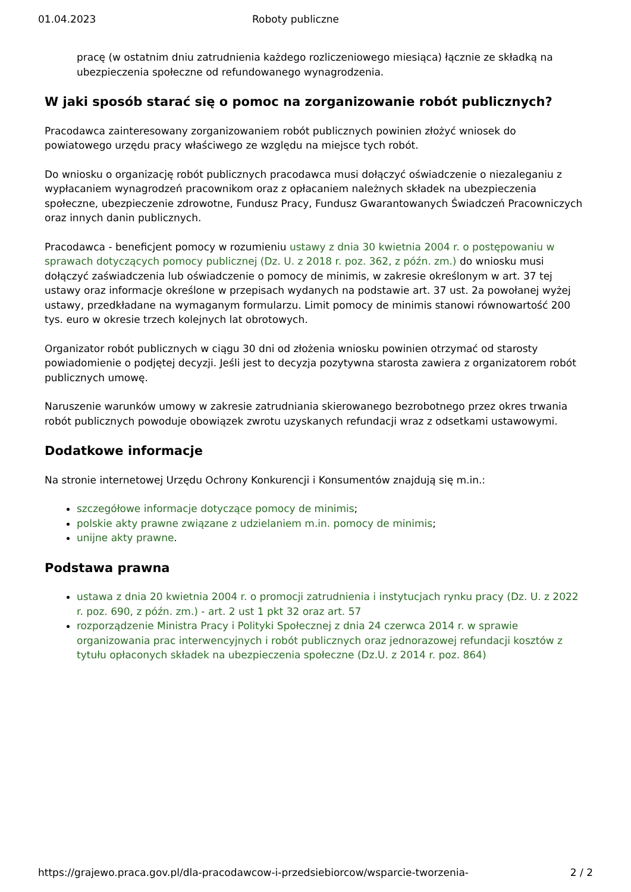01.04.2023 Roboty publiczne
pracę (w ostatnim dniu zatrudnienia każdego rozliczeniowego miesiąca) łącznie ze składką na ubezpieczenia społeczne od refundowanego wynagrodzenia.
W jaki sposób starać się o pomoc na zorganizowanie robót publicznych?
Pracodawca zainteresowany zorganizowaniem robót publicznych powinien złożyć wniosek do powiatowego urzędu pracy właściwego ze względu na miejsce tych robót.
Do wniosku o organizację robót publicznych pracodawca musi dołączyć oświadczenie o niezaleganiu z wypłacaniem wynagrodzeń pracownikom oraz z opłacaniem należnych składek na ubezpieczenia społeczne, ubezpieczenie zdrowotne, Fundusz Pracy, Fundusz Gwarantowanych Świadczeń Pracowniczych oraz innych danin publicznych.
Pracodawca - beneficjent pomocy w rozumieniu ustawy z dnia 30 kwietnia 2004 r. o postępowaniu w sprawach dotyczących pomocy publicznej (Dz. U. z 2018 r. poz. 362, z późn. zm.) do wniosku musi dołączyć zaświadczenia lub oświadczenie o pomocy de minimis, w zakresie określonym w art. 37 tej ustawy oraz informacje określone w przepisach wydanych na podstawie art. 37 ust. 2a powołanej wyżej ustawy, przedkładane na wymaganym formularzu. Limit pomocy de minimis stanowi równowartość 200 tys. euro w okresie trzech kolejnych lat obrotowych.
Organizator robót publicznych w ciągu 30 dni od złożenia wniosku powinien otrzymać od starosty powiadomienie o podjętej decyzji. Jeśli jest to decyzja pozytywna starosta zawiera z organizatorem robót publicznych umowę.
Naruszenie warunków umowy w zakresie zatrudniania skierowanego bezrobotnego przez okres trwania robót publicznych powoduje obowiązek zwrotu uzyskanych refundacji wraz z odsetkami ustawowymi.
Dodatkowe informacje
Na stronie internetowej Urzędu Ochrony Konkurencji i Konsumentów znajdują się m.in.:
szczegółowe informacje dotyczące pomocy de minimis;
polskie akty prawne związane z udzielaniem m.in. pomocy de minimis;
unijne akty prawne.
Podstawa prawna
ustawa z dnia 20 kwietnia 2004 r. o promocji zatrudnienia i instytucjach rynku pracy (Dz. U. z 2022 r. poz. 690, z późn. zm.) - art. 2 ust 1 pkt 32 oraz art. 57
rozporządzenie Ministra Pracy i Polityki Społecznej z dnia 24 czerwca 2014 r. w sprawie organizowania prac interwencyjnych i robót publicznych oraz jednorazowej refundacji kosztów z tytułu opłaconych składek na ubezpieczenia społeczne (Dz.U. z 2014 r. poz. 864)
https://grajewo.praca.gov.pl/dla-pracodawcow-i-przedsiebiorcow/wsparcie-tworzenia- 2 / 2